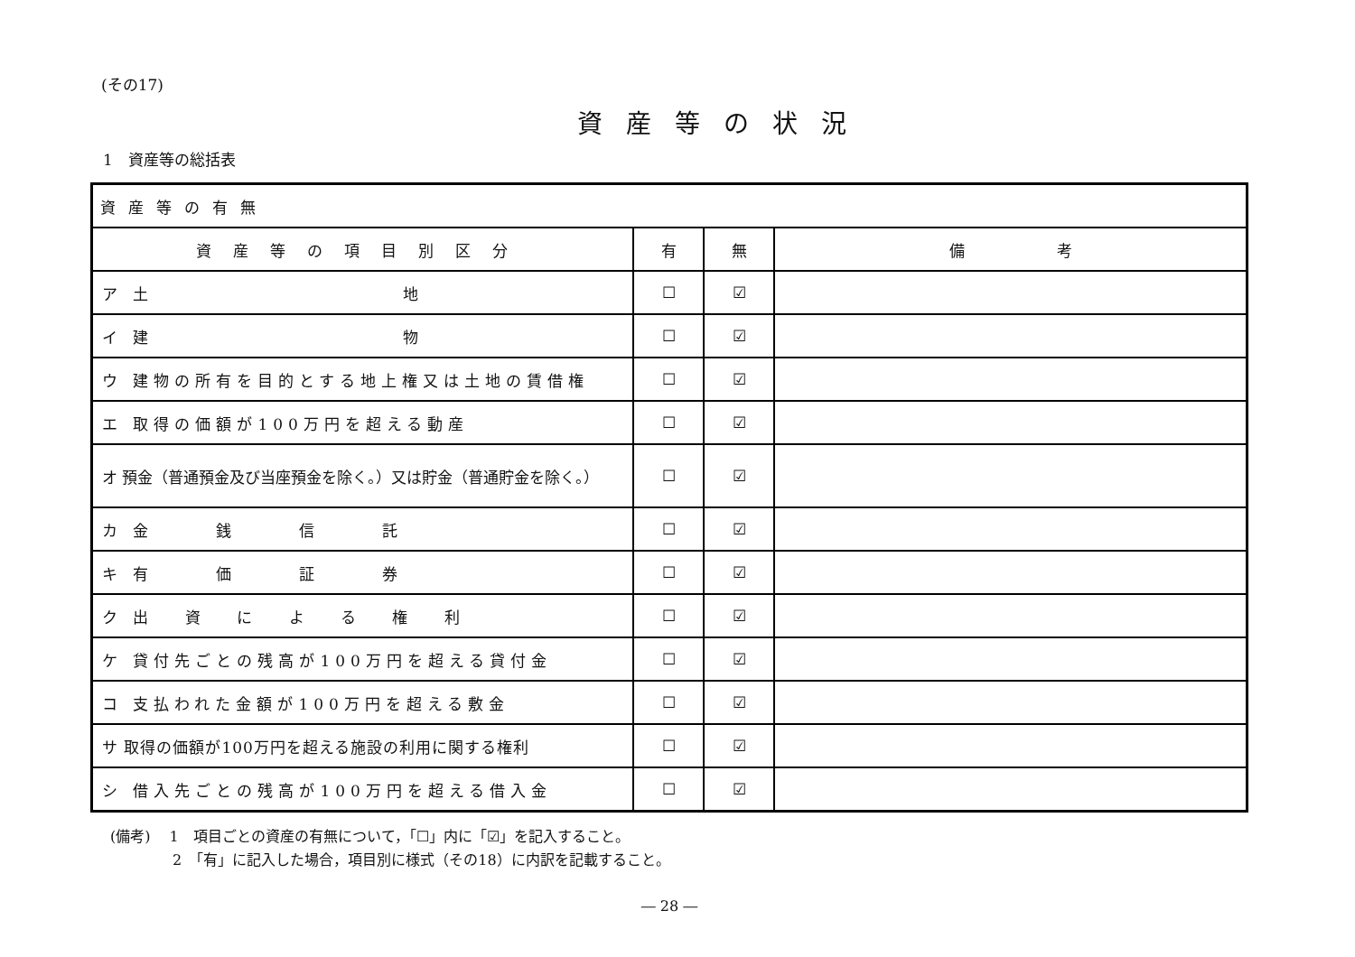(その17)
資産等の状況
1　資産等の総括表
| 資産等の有無 | | | |
| --- | --- | --- | --- |
| 資産等の項目別区分 | 有 | 無 | 備 考 |
| ア 土 地 | ☐ | ☑ | |
| イ 建 物 | ☐ | ☑ | |
| ウ 建物の所有を目的とする地上権又は土地の賃借権 | ☐ | ☑ | |
| エ 取得の価額が100万円を超える動産 | ☐ | ☑ | |
| オ 預金（普通預金及び当座預金を除く。）又は貯金（普通貯金を除く。） | ☐ | ☑ | |
| カ 金 銭 信 託 | ☐ | ☑ | |
| キ 有 価 証 券 | ☐ | ☑ | |
| ク 出 資 に よ る 権 利 | ☐ | ☑ | |
| ケ 貸付先ごとの残高が100万円を超える貸付金 | ☐ | ☑ | |
| コ 支払われた金額が100万円を超える敷金 | ☐ | ☑ | |
| サ 取得の価額が100万円を超える施設の利用に関する権利 | ☐ | ☑ | |
| シ 借入先ごとの残高が100万円を超える借入金 | ☐ | ☑ | |
(備考)　 1　項目ごとの資産の有無について，「☐」内に「☑」を記入すること。
　　　　 2　「有」に記入した場合，項目別に様式（その18）に内訳を記載すること。
― 28 ―